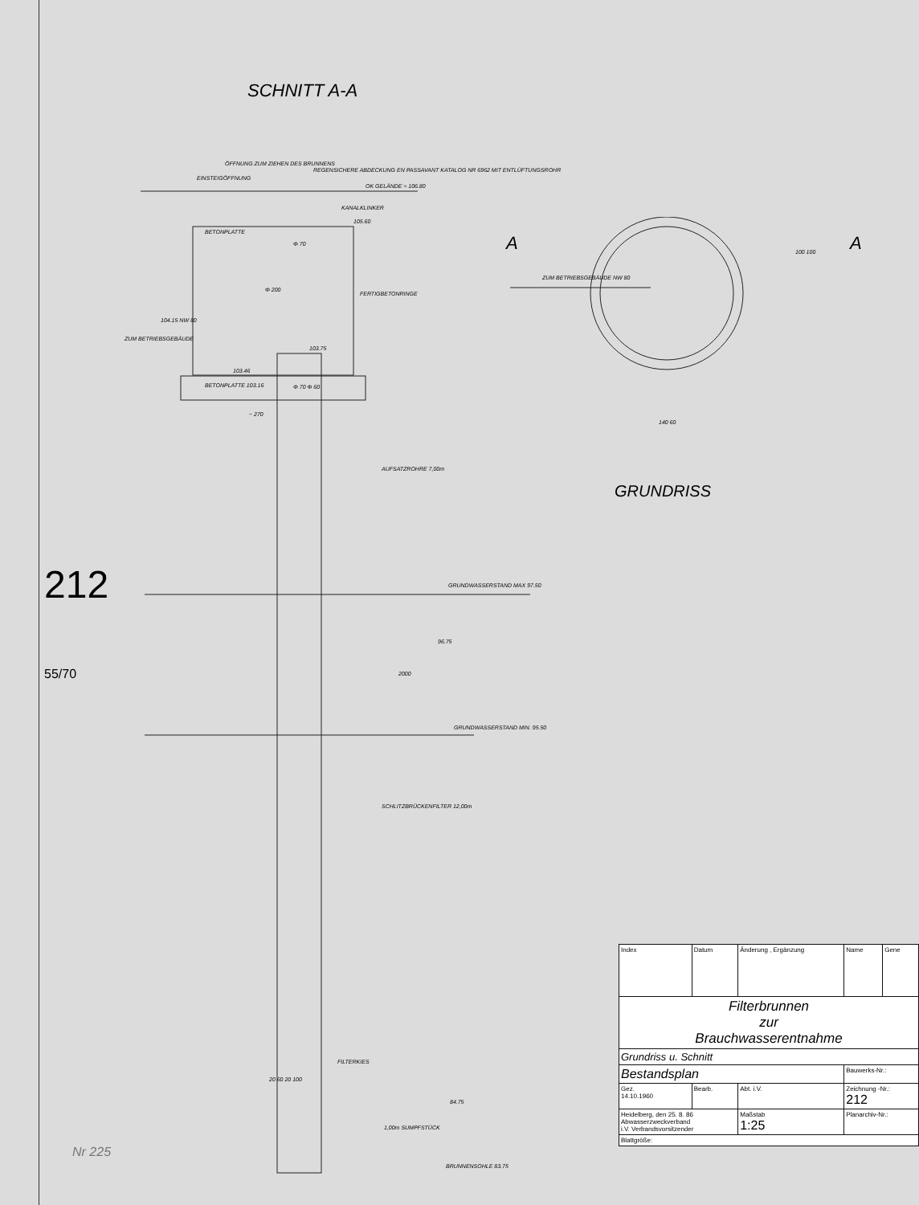SCHNITT A-A
ÖFFNUNG ZUM ZIEHEN DES BRUNNENS
REGENSICHERE ABDECKUNG EN PASSAVANT KATALOG NR 6962 MIT ENTLÜFTUNGSROHR
EINSTEIGÖFFNUNG
OK GELÄNDE ≈ 106.80
KANALKLINKER
105.60
BETONPLATTE
Φ 70
Φ 200
FERTIGBETONRINGE
104.15 NW 80
ZUM BETRIEBSGEBÄUDE
103.75
103.46
BETONPLATTE 103.16 Φ 70 Φ 60
~ 270
AUFSATZROHRE 7,00m
GRUNDWASSERSTAND MAX 97.50
96.75
2000
GRUNDWASSERSTAND MIN. 95.50
SCHLITZBRÜCKENFILTER 12,00m
FILTERKIES
20 60 20 100
84.75
1,00m SUMPFSTÜCK
BRUNNENSOHLE 83.75
A A
ZUM BETRIEBSGEBÄUDE NW 80
100 100
140 60
GRUNDRISS
212
55/70
Nr 225
| Index | Datum | Änderung , Ergänzung | | | Name | Gene |
| Filterbrunnen zur Brauchwasserentnahme | | | | | | |
| Grundriss u. Schnitt | | | | | | |
| Bestandsplan | | | | Bauwerks-Nr.: | | |
| Gez. 14.10.1960 | Bearb. | Abt. i.V. | | Zeichnung -Nr.: 212 | | |
| Heidelberg, den 25. 8. 86 Abwasserzweckverband i.V. Verbandsvorsitzender | | | Maßstab 1:25 | Planarchiv-Nr.: | | |
| Blattgröße: | | | | | | |